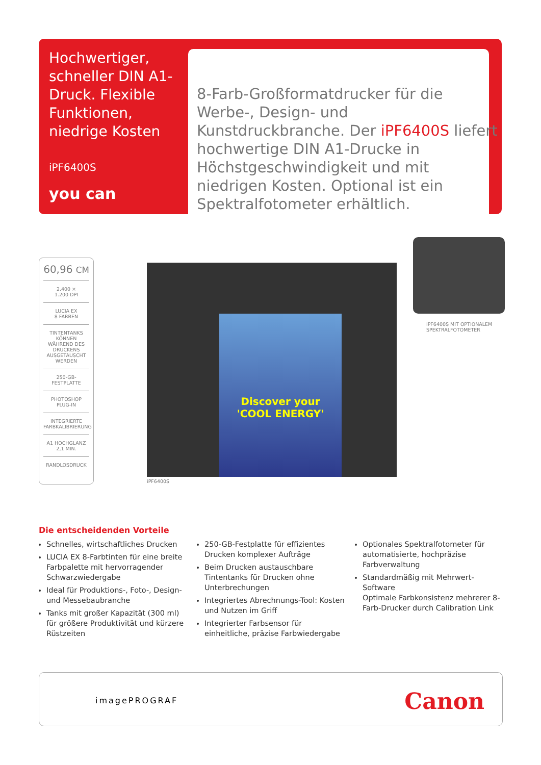Hochwertiger, schneller DIN A1-Druck. Flexible Funktionen, niedrige Kosten
iPF6400S
you can
8-Farb-Großformatdrucker für die Werbe-, Design- und Kunstdruckbranche. Der iPF6400S liefert hochwertige DIN A1-Drucke in Höchstgeschwindigkeit und mit niedrigen Kosten. Optional ist ein Spektralfotometer erhältlich.
60,96 CM
2.400 ×
1.200 DPI
LUCIA EX
8 FARBEN
TINTENTANKS KÖNNEN WÄHREND DES DRUCKENS AUSGETAUSCHT WERDEN
250-GB-FESTPLATTE
PHOTOSHOP PLUG-IN
INTEGRIERTE FARBKALIBRIERUNG
A1 HOCHGLANZ
2,1 MIN.
RANDLOSDRUCK
Discover your
'COOL ENERGY'
iPF6400S
iPF6400S MIT OPTIONALEM
SPEKTRALFOTOMETER
Die entscheidenden Vorteile
Schnelles, wirtschaftliches Drucken
LUCIA EX 8-Farbtinten für eine breite Farbpalette mit hervorragender Schwarzwiedergabe
Ideal für Produktions-, Foto-, Design- und Messebaubranche
Tanks mit großer Kapazität (300 ml) für größere Produktivität und kürzere Rüstzeiten
250-GB-Festplatte für effizientes Drucken komplexer Aufträge
Beim Drucken austauschbare Tintentanks für Drucken ohne Unterbrechungen
Integriertes Abrechnungs-Tool: Kosten und Nutzen im Griff
Integrierter Farbsensor für einheitliche, präzise Farbwiedergabe
Optionales Spektralfotometer für automatisierte, hochpräzise Farbverwaltung
Standardmäßig mit Mehrwert-Software
Optimale Farbkonsistenz mehrerer 8-Farb-Drucker durch Calibration Link
imagePROGRAF Canon